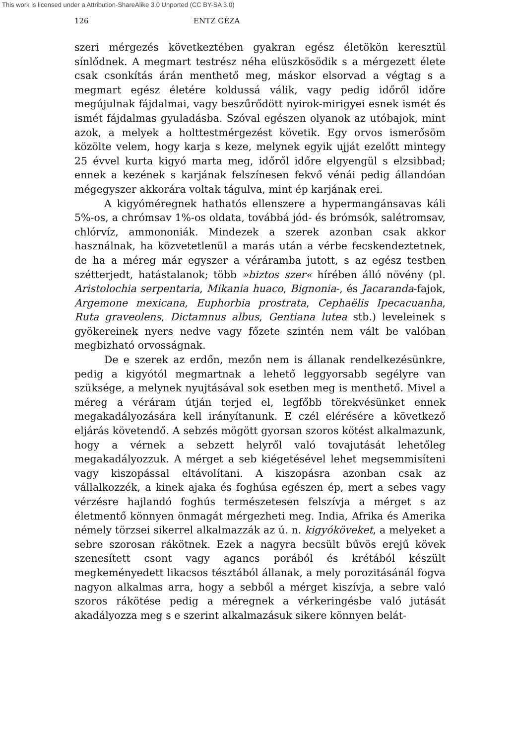This work is licensed under a Attribution-ShareAlike 3.0 Unported (CC BY-SA 3.0)
126 ENTZ GÉZA
szeri mérgezés következtében gyakran egész életökön keresztül sínlődnek. A megmart testrész néha elüszkösödik s a mérgezett élete csak csonkítás árán menthető meg, máskor elsorvad a végtag s a megmart egész életére koldussá válik, vagy pedig időről időre megújulnak fájdalmai, vagy beszűrődött nyirok-mirigyei esnek ismét és ismét fájdalmas gyuladásba. Szóval egészen olyanok az utóbajok, mint azok, a melyek a holttestmérgezést követik. Egy orvos ismerősöm közölte velem, hogy karja s keze, melynek egyik ujját ezelőtt mintegy 25 évvel kurta kigyó marta meg, időről időre elgyengül s elzsibbad; ennek a kezének s karjának felszínesen fekvő vénái pedig állandóan mégegyszer akkorára voltak tágulva, mint ép karjának erei.
A kigyóméregnek hathatós ellenszere a hypermangánsavas káli 5%-os, a chrómsav 1%-os oldata, továbbá jód- és brómsók, salétromsav, chlórvíz, ammononiák. Mindezek a szerek azonban csak akkor használnak, ha közvetetlenül a marás után a vérbe fecskendeztetnek, de ha a méreg már egyszer a véráramba jutott, s az egész testben szétterjedt, hatástalanok; több »biztos szer« hírében álló növény (pl. Aristolochia serpentaria, Mikania huaco, Bignonia-, és Jacaranda-fajok, Argemone mexicana, Euphorbia prostrata, Cephaëlis Ipecacuanha, Ruta graveolens, Dictamnus albus, Gentiana lutea stb.) leveleinek s gyökereinek nyers nedve vagy főzete szintén nem vált be valóban megbizható orvosságnak.
De e szerek az erdőn, mezőn nem is állanak rendelkezésünkre, pedig a kigyótól megmartnak a lehető leggyorsabb segélyre van szüksége, a melynek nyujtásával sok esetben meg is menthető. Mivel a méreg a véráram útján terjed el, legfőbb törekvésünket ennek megakadályozására kell irányítanunk. E czél elérésére a következő eljárás követendő. A sebzés mögött gyorsan szoros kötést alkalmazunk, hogy a vérnek a sebzett helyről való tovajutását lehetőleg megakadályozzuk. A mérget a seb kiégetésével lehet megsemmisíteni vagy kiszopással eltávolítani. A kiszopásra azonban csak az vállalkozzék, a kinek ajaka és foghúsa egészen ép, mert a sebes vagy vérzésre hajlandó foghús természetesen felszívja a mérget s az életmentő könnyen önmagát mérgezheti meg. India, Afrika és Amerika némely törzsei sikerrel alkalmazzák az ú. n. kigyóköveket, a melyeket a sebre szorosan rákötnek. Ezek a nagyra becsült bűvös erejű kövek szenesített csont vagy agancs porából és krétából készült megkeményedett likacsos tésztából állanak, a mely porozitásánál fogva nagyon alkalmas arra, hogy a sebből a mérget kiszívja, a sebre való szoros rákötése pedig a méregnek a vérkeringésbe való jutását akadályozza meg s e szerint alkalmazásuk sikere könnyen belát-